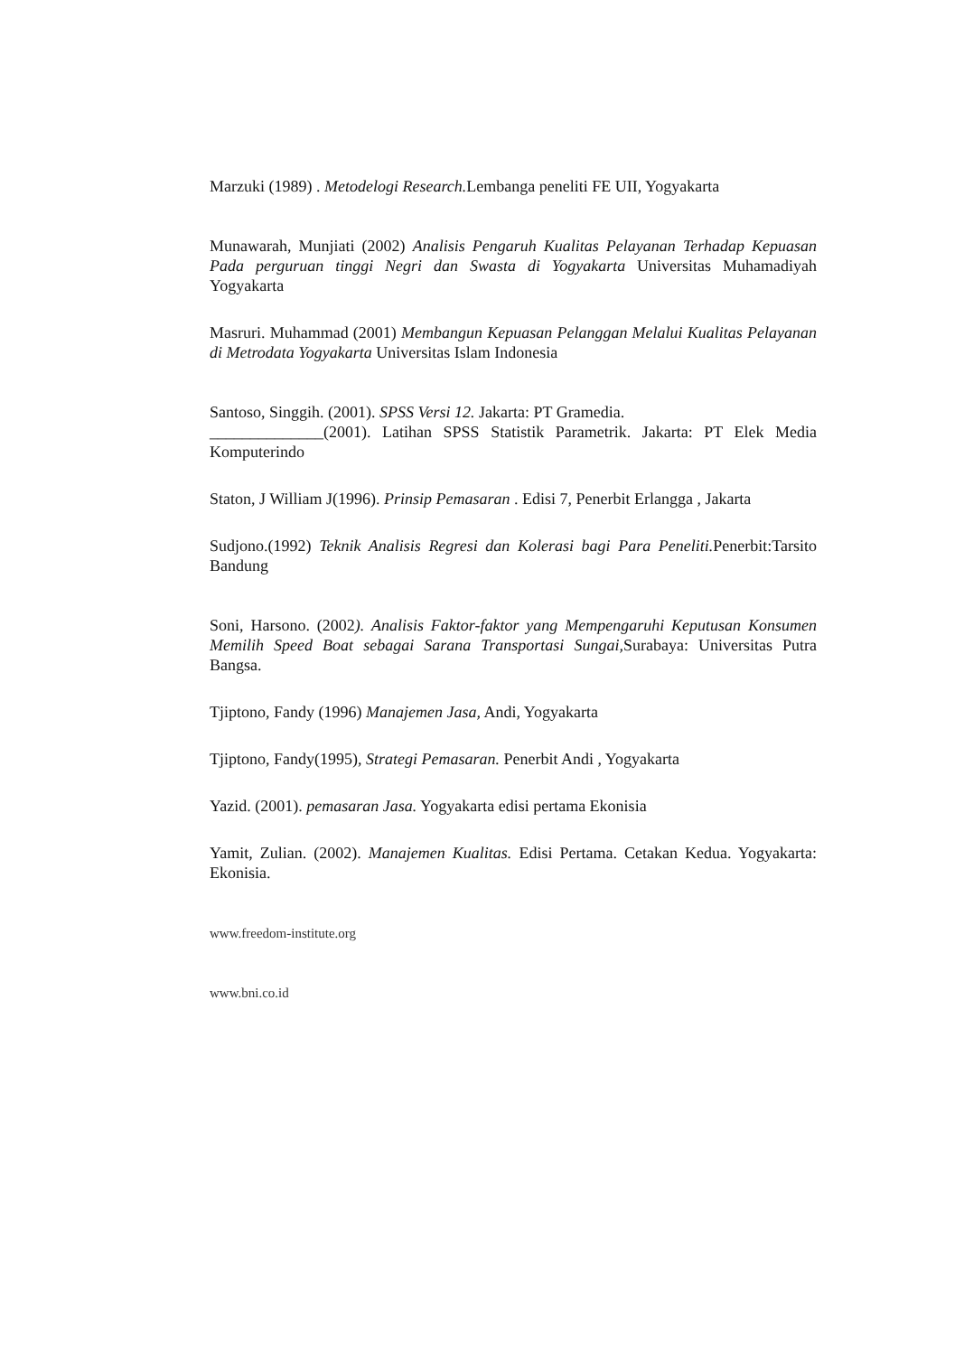Marzuki (1989) . Metodelogi Research. Lembanga peneliti FE UII, Yogyakarta
Munawarah, Munjiati (2002) Analisis Pengaruh Kualitas Pelayanan Terhadap Kepuasan Pada perguruan tinggi Negri dan Swasta di Yogyakarta Universitas Muhamadiyah Yogyakarta
Masruri. Muhammad (2001) Membangun Kepuasan Pelanggan Melalui Kualitas Pelayanan di Metrodata Yogyakarta Universitas Islam Indonesia
Santoso, Singgih. (2001). SPSS Versi 12. Jakarta: PT Gramedia.
______________(2001). Latihan SPSS Statistik Parametrik. Jakarta: PT Elek Media Komputerindo
Staton, J William J(1996). Prinsip Pemasaran . Edisi 7, Penerbit Erlangga , Jakarta
Sudjono.(1992) Teknik Analisis Regresi dan Kolerasi bagi Para Peneliti. Penerbit:Tarsito Bandung
Soni, Harsono. (2002). Analisis Faktor-faktor yang Mempengaruhi Keputusan Konsumen Memilih Speed Boat sebagai Sarana Transportasi Sungai, Surabaya: Universitas Putra Bangsa.
Tjiptono, Fandy (1996) Manajemen Jasa, Andi, Yogyakarta
Tjiptono, Fandy(1995), Strategi Pemasaran. Penerbit Andi , Yogyakarta
Yazid. (2001). pemasaran Jasa. Yogyakarta edisi pertama Ekonisia
Yamit, Zulian. (2002). Manajemen Kualitas. Edisi Pertama. Cetakan Kedua. Yogyakarta: Ekonisia.
www.freedom-institute.org
www.bni.co.id